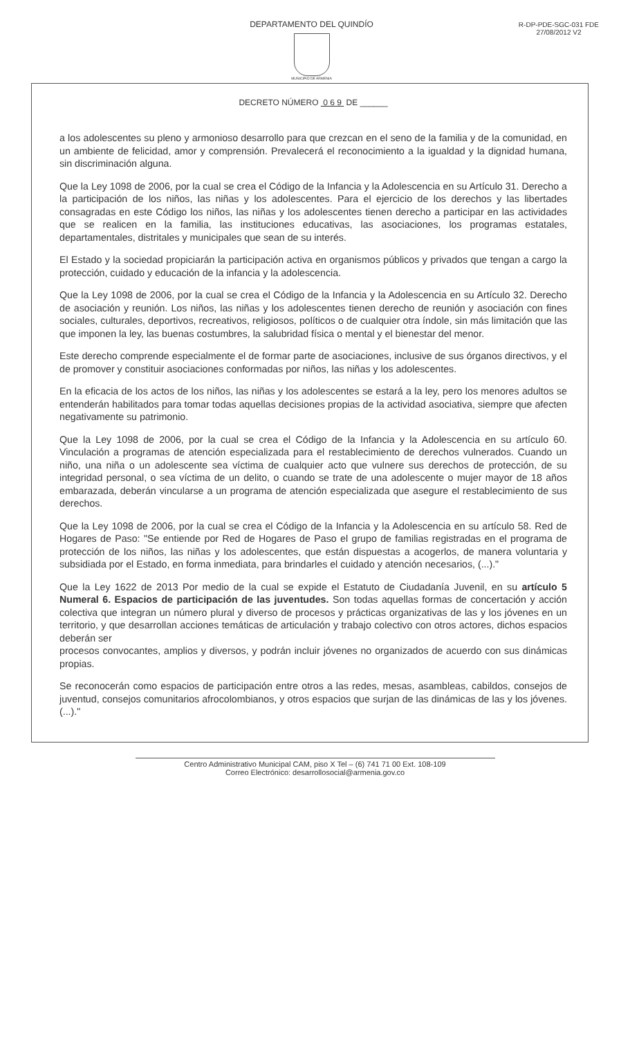DEPARTAMENTO DEL QUINDÍO
MUNICIPIO DE ARMENIA
R-DP-PDE-SGC-031 FDE
27/08/2012 V2
DECRETO NÚMERO 0 6 9 DE ______
a los adolescentes su pleno y armonioso desarrollo para que crezcan en el seno de la familia y de la comunidad, en un ambiente de felicidad, amor y comprensión. Prevalecerá el reconocimiento a la igualdad y la dignidad humana, sin discriminación alguna.
Que la Ley 1098 de 2006, por la cual se crea el Código de la Infancia y la Adolescencia en su Artículo 31. Derecho a la participación de los niños, las niñas y los adolescentes. Para el ejercicio de los derechos y las libertades consagradas en este Código los niños, las niñas y los adolescentes tienen derecho a participar en las actividades que se realicen en la familia, las instituciones educativas, las asociaciones, los programas estatales, departamentales, distritales y municipales que sean de su interés.
El Estado y la sociedad propiciarán la participación activa en organismos públicos y privados que tengan a cargo la protección, cuidado y educación de la infancia y la adolescencia.
Que la Ley 1098 de 2006, por la cual se crea el Código de la Infancia y la Adolescencia en su Artículo 32. Derecho de asociación y reunión. Los niños, las niñas y los adolescentes tienen derecho de reunión y asociación con fines sociales, culturales, deportivos, recreativos, religiosos, políticos o de cualquier otra índole, sin más limitación que las que imponen la ley, las buenas costumbres, la salubridad física o mental y el bienestar del menor.
Este derecho comprende especialmente el de formar parte de asociaciones, inclusive de sus órganos directivos, y el de promover y constituir asociaciones conformadas por niños, las niñas y los adolescentes.
En la eficacia de los actos de los niños, las niñas y los adolescentes se estará a la ley, pero los menores adultos se entenderán habilitados para tomar todas aquellas decisiones propias de la actividad asociativa, siempre que afecten negativamente su patrimonio.
Que la Ley 1098 de 2006, por la cual se crea el Código de la Infancia y la Adolescencia en su artículo 60. Vinculación a programas de atención especializada para el restablecimiento de derechos vulnerados. Cuando un niño, una niña o un adolescente sea víctima de cualquier acto que vulnere sus derechos de protección, de su integridad personal, o sea víctima de un delito, o cuando se trate de una adolescente o mujer mayor de 18 años embarazada, deberán vincularse a un programa de atención especializada que asegure el restablecimiento de sus derechos.
Que la Ley 1098 de 2006, por la cual se crea el Código de la Infancia y la Adolescencia en su artículo 58. Red de Hogares de Paso: "Se entiende por Red de Hogares de Paso el grupo de familias registradas en el programa de protección de los niños, las niñas y los adolescentes, que están dispuestas a acogerlos, de manera voluntaria y subsidiada por el Estado, en forma inmediata, para brindarles el cuidado y atención necesarios, (...)."
Que la Ley 1622 de 2013 Por medio de la cual se expide el Estatuto de Ciudadanía Juvenil, en su artículo 5 Numeral 6. Espacios de participación de las juventudes. Son todas aquellas formas de concertación y acción colectiva que integran un número plural y diverso de procesos y prácticas organizativas de las y los jóvenes en un territorio, y que desarrollan acciones temáticas de articulación y trabajo colectivo con otros actores, dichos espacios deberán ser
procesos convocantes, amplios y diversos, y podrán incluir jóvenes no organizados de acuerdo con sus dinámicas propias.
Se reconocerán como espacios de participación entre otros a las redes, mesas, asambleas, cabildos, consejos de juventud, consejos comunitarios afrocolombianos, y otros espacios que surjan de las dinámicas de las y los jóvenes. (...)."
Centro Administrativo Municipal CAM, piso X Tel – (6) 741 71 00 Ext. 108-109
Correo Electrónico: desarrollosocial@armenia.gov.co